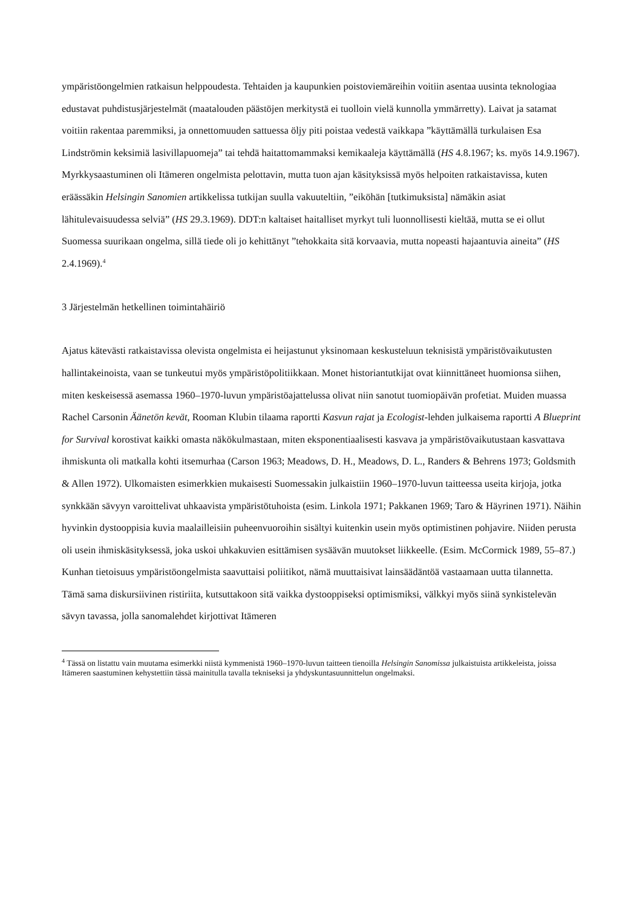ympäristöongelmien ratkaisun helppoudesta. Tehtaiden ja kaupunkien poistoviemäreihin voitiin asentaa uusinta teknologiaa edustavat puhdistusjärjestelmät (maatalouden päästöjen merkitystä ei tuolloin vielä kunnolla ymmärretty). Laivat ja satamat voitiin rakentaa paremmiksi, ja onnettomuuden sattuessa öljy piti poistaa vedestä vaikkapa ”käyttämällä turkulaisen Esa Lindströmin keksimiä lasivillapuomeja” tai tehdä haitattomammaksi kemikaaleja käyttämällä (HS 4.8.1967; ks. myös 14.9.1967). Myrkkysaastuminen oli Itämeren ongelmista pelottavin, mutta tuon ajan käsityksissä myös helpoiten ratkaistavissa, kuten eräässäkin Helsingin Sanomien artikkelissa tutkijan suulla vakuuteltiin, ”eiköhän [tutkimuksista] nämäkin asiat lähitulevaisuudessa selviä” (HS 29.3.1969). DDT:n kaltaiset haitalliset myrkyt tuli luonnollisesti kieltää, mutta se ei ollut Suomessa suurikaan ongelma, sillä tiede oli jo kehittänyt ”tehokkaita sitä korvaavia, mutta nopeasti hajaantuvia aineita” (HS 2.4.1969).<sup>4</sup>
3 Järjestelmän hetkellinen toimintahäiriö
Ajatus kätevästi ratkaistavissa olevista ongelmista ei heijastunut yksinomaan keskusteluun teknisistä ympäristövaikutusten hallintakeinoista, vaan se tunkeutui myös ympäristöpolitiikkaan. Monet historiantutkijat ovat kiinnittäneet huomionsa siihen, miten keskeisessä asemassa 1960–1970-luvun ympäristöajattelussa olivat niin sanotut tuomiopäivän profetiat. Muiden muassa Rachel Carsonin Äänetön kevät, Rooman Klubin tilaama raportti Kasvun rajat ja Ecologist-lehden julkaisema raportti A Blueprint for Survival korostivat kaikki omasta näkökulmastaan, miten eksponentiaalisesti kasvava ja ympäristövaikutustaan kasvattava ihmiskunta oli matkalla kohti itsemurhaa (Carson 1963; Meadows, D. H., Meadows, D. L., Randers & Behrens 1973; Goldsmith & Allen 1972). Ulkomaisten esimerkkien mukaisesti Suomessakin julkaistiin 1960–1970-luvun taitteessa useita kirjoja, jotka synkkään sävyyn varoittelivat uhkaavista ympäristötuhoista (esim. Linkola 1971; Pakkanen 1969; Taro & Häyrinen 1971). Näihin hyvinkin dystooppisia kuvia maalailleisiin puheenvuoroihin sisältyi kuitenkin usein myös optimistinen pohjavire. Niiden perusta oli usein ihmiskäsityksessä, joka uskoi uhkakuvien esittämisen sysäävän muutokset liikkeelle. (Esim. McCormick 1989, 55–87.) Kunhan tietoisuus ympäristöongelmista saavuttaisi poliitikot, nämä muuttaisivat lainsäädäntöä vastaamaan uutta tilannetta.
Tämä sama diskursiivinen ristiriita, kutsuttakoon sitä vaikka dystooppiseksi optimismiksi, välkkyi myös siinä synkistelevän sävyn tavassa, jolla sanomalehdet kirjottivat Itämeren
<sup>4</sup> Tässä on listattu vain muutama esimerkki niistä kymmenistä 1960–1970-luvun taitteen tienoilla Helsingin Sanomissa julkaistuista artikkeleista, joissa Itämeren saastuminen kehystettiin tässä mainitulla tavalla tekniseksi ja yhdyskuntasuunnittelun ongelmaksi.